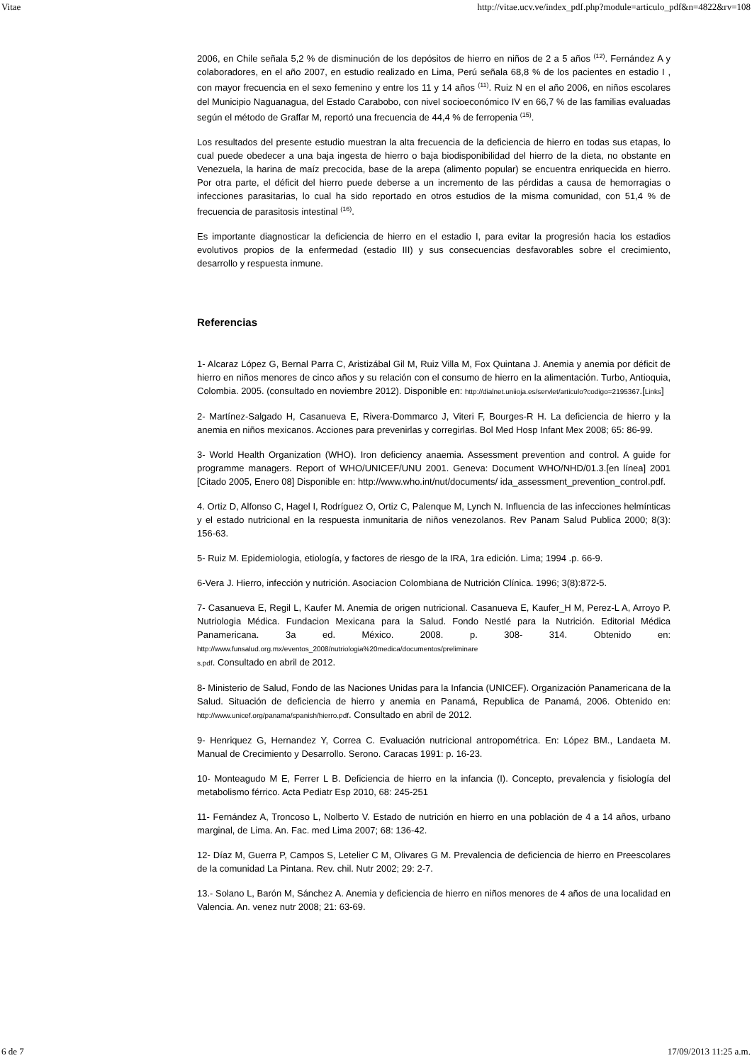Vitae http://vitae.ucv.ve/index_pdf.php?module=articulo_pdf&n=4822&rv=108
2006, en Chile señala 5,2 % de disminución de los depósitos de hierro en niños de 2 a 5 años <sup>(12)</sup>. Fernández A y colaboradores, en el año 2007, en estudio realizado en Lima, Perú señala 68,8 % de los pacientes en estadio I , con mayor frecuencia en el sexo femenino y entre los 11 y 14 años <sup>(11)</sup>. Ruiz N en el año 2006, en niños escolares del Municipio Naguanagua, del Estado Carabobo, con nivel socioeconómico IV en 66,7 % de las familias evaluadas según el método de Graffar M, reportó una frecuencia de 44,4 % de ferropenia <sup>(15)</sup>.
Los resultados del presente estudio muestran la alta frecuencia de la deficiencia de hierro en todas sus etapas, lo cual puede obedecer a una baja ingesta de hierro o baja biodisponibilidad del hierro de la dieta, no obstante en Venezuela, la harina de maíz precocida, base de la arepa (alimento popular) se encuentra enriquecida en hierro. Por otra parte, el déficit del hierro puede deberse a un incremento de las pérdidas a causa de hemorragias o infecciones parasitarias, lo cual ha sido reportado en otros estudios de la misma comunidad, con 51,4 % de frecuencia de parasitosis intestinal <sup>(16)</sup>.
Es importante diagnosticar la deficiencia de hierro en el estadio I, para evitar la progresión hacia los estadios evolutivos propios de la enfermedad (estadio III) y sus consecuencias desfavorables sobre el crecimiento, desarrollo y respuesta inmune.
Referencias
1- Alcaraz López G, Bernal Parra C, Aristizábal Gil M, Ruiz Villa M, Fox Quintana J. Anemia y anemia por déficit de hierro en niños menores de cinco años y su relación con el consumo de hierro en la alimentación. Turbo, Antioquia, Colombia. 2005. (consultado en noviembre 2012). Disponible en: http://dialnet.uniioja.es/servlet/articulo?codigo=2195367.[Links]
2- Martínez-Salgado H, Casanueva E, Rivera-Dommarco J, Viteri F, Bourges-R H. La deficiencia de hierro y la anemia en niños mexicanos. Acciones para prevenirlas y corregirlas. Bol Med Hosp Infant Mex 2008; 65: 86-99.
3- World Health Organization (WHO). Iron deficiency anaemia. Assessment prevention and control. A guide for programme managers. Report of WHO/UNICEF/UNU 2001. Geneva: Document WHO/NHD/01.3.[en línea] 2001 [Citado 2005, Enero 08] Disponible en: http://www.who.int/nut/documents/ ida_assessment_prevention_control.pdf.
4. Ortiz D, Alfonso C, Hagel I, Rodríguez O, Ortiz C, Palenque M, Lynch N. Influencia de las infecciones helmínticas y el estado nutricional en la respuesta inmunitaria de niños venezolanos. Rev Panam Salud Publica 2000; 8(3): 156-63.
5- Ruiz M. Epidemiologia, etiología, y factores de riesgo de la IRA, 1ra edición. Lima; 1994 .p. 66-9.
6-Vera J. Hierro, infección y nutrición. Asociacion Colombiana de Nutrición Clínica. 1996; 3(8):872-5.
7- Casanueva E, Regil L, Kaufer M. Anemia de origen nutricional. Casanueva E, Kaufer_H M, Perez-L A, Arroyo P. Nutriologia Médica. Fundacion Mexicana para la Salud. Fondo Nestlé para la Nutrición. Editorial Médica Panamericana. 3a ed. México. 2008. p. 308- 314. Obtenido en: http://www.funsalud.org.mx/eventos_2008/nutriologia%20medica/documentos/preliminare
s.pdf. Consultado en abril de 2012.
8- Ministerio de Salud, Fondo de las Naciones Unidas para la Infancia (UNICEF). Organización Panamericana de la Salud. Situación de deficiencia de hierro y anemia en Panamá, Republica de Panamá, 2006. Obtenido en: http://www.unicef.org/panama/spanish/hierro.pdf. Consultado en abril de 2012.
9- Henriquez G, Hernandez Y, Correa C. Evaluación nutricional antropométrica. En: López BM., Landaeta M. Manual de Crecimiento y Desarrollo. Serono. Caracas 1991: p. 16-23.
10- Monteagudo M E, Ferrer L B. Deficiencia de hierro en la infancia (I). Concepto, prevalencia y fisiología del metabolismo férrico. Acta Pediatr Esp 2010, 68: 245-251
11- Fernández A, Troncoso L, Nolberto V. Estado de nutrición en hierro en una población de 4 a 14 años, urbano marginal, de Lima. An. Fac. med Lima 2007; 68: 136-42.
12- Díaz M, Guerra P, Campos S, Letelier C M, Olivares G M. Prevalencia de deficiencia de hierro en Preescolares de la comunidad La Pintana. Rev. chil. Nutr 2002; 29: 2-7.
13.- Solano L, Barón M, Sánchez A. Anemia y deficiencia de hierro en niños menores de 4 años de una localidad en Valencia. An. venez nutr 2008; 21: 63-69.
6 de 7 17/09/2013 11:25 a.m.